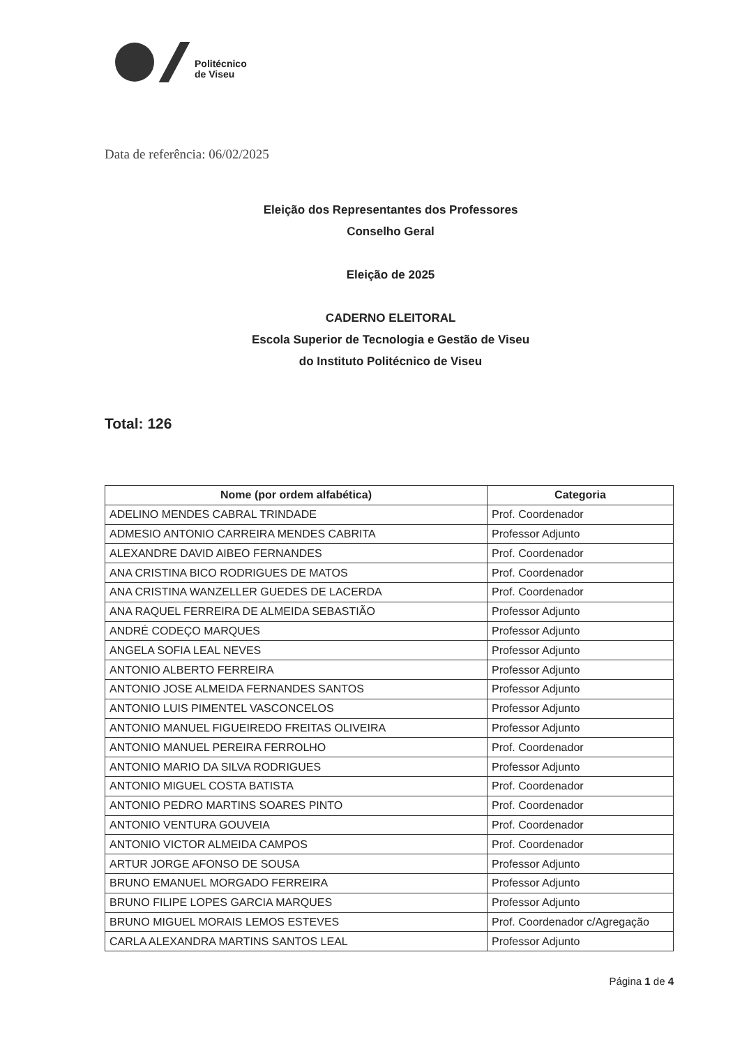Politécnico
de Viseu
Data de referência: 06/02/2025
Eleição dos Representantes dos Professores
Conselho Geral
Eleição de 2025
CADERNO ELEITORAL
Escola Superior de Tecnologia e Gestão de Viseu
do Instituto Politécnico de Viseu
Total: 126
| Nome (por ordem alfabética) | Categoria |
| --- | --- |
| ADELINO MENDES CABRAL TRINDADE | Prof. Coordenador |
| ADMESIO ANTONIO CARREIRA MENDES CABRITA | Professor Adjunto |
| ALEXANDRE DAVID AIBEO FERNANDES | Prof. Coordenador |
| ANA CRISTINA BICO RODRIGUES DE MATOS | Prof. Coordenador |
| ANA CRISTINA WANZELLER GUEDES DE LACERDA | Prof. Coordenador |
| ANA RAQUEL FERREIRA DE ALMEIDA SEBASTIÃO | Professor Adjunto |
| ANDRÉ CODEÇO MARQUES | Professor Adjunto |
| ANGELA SOFIA LEAL NEVES | Professor Adjunto |
| ANTONIO ALBERTO FERREIRA | Professor Adjunto |
| ANTONIO JOSE ALMEIDA FERNANDES SANTOS | Professor Adjunto |
| ANTONIO LUIS PIMENTEL VASCONCELOS | Professor Adjunto |
| ANTONIO MANUEL FIGUEIREDO FREITAS OLIVEIRA | Professor Adjunto |
| ANTONIO MANUEL PEREIRA FERROLHO | Prof. Coordenador |
| ANTONIO MARIO DA SILVA RODRIGUES | Professor Adjunto |
| ANTONIO MIGUEL COSTA BATISTA | Prof. Coordenador |
| ANTONIO PEDRO MARTINS SOARES PINTO | Prof. Coordenador |
| ANTONIO VENTURA GOUVEIA | Prof. Coordenador |
| ANTONIO VICTOR ALMEIDA CAMPOS | Prof. Coordenador |
| ARTUR JORGE AFONSO DE SOUSA | Professor Adjunto |
| BRUNO EMANUEL MORGADO FERREIRA | Professor Adjunto |
| BRUNO FILIPE LOPES GARCIA MARQUES | Professor Adjunto |
| BRUNO MIGUEL MORAIS LEMOS ESTEVES | Prof. Coordenador c/Agregação |
| CARLA ALEXANDRA MARTINS SANTOS LEAL | Professor Adjunto |
Página 1 de 4